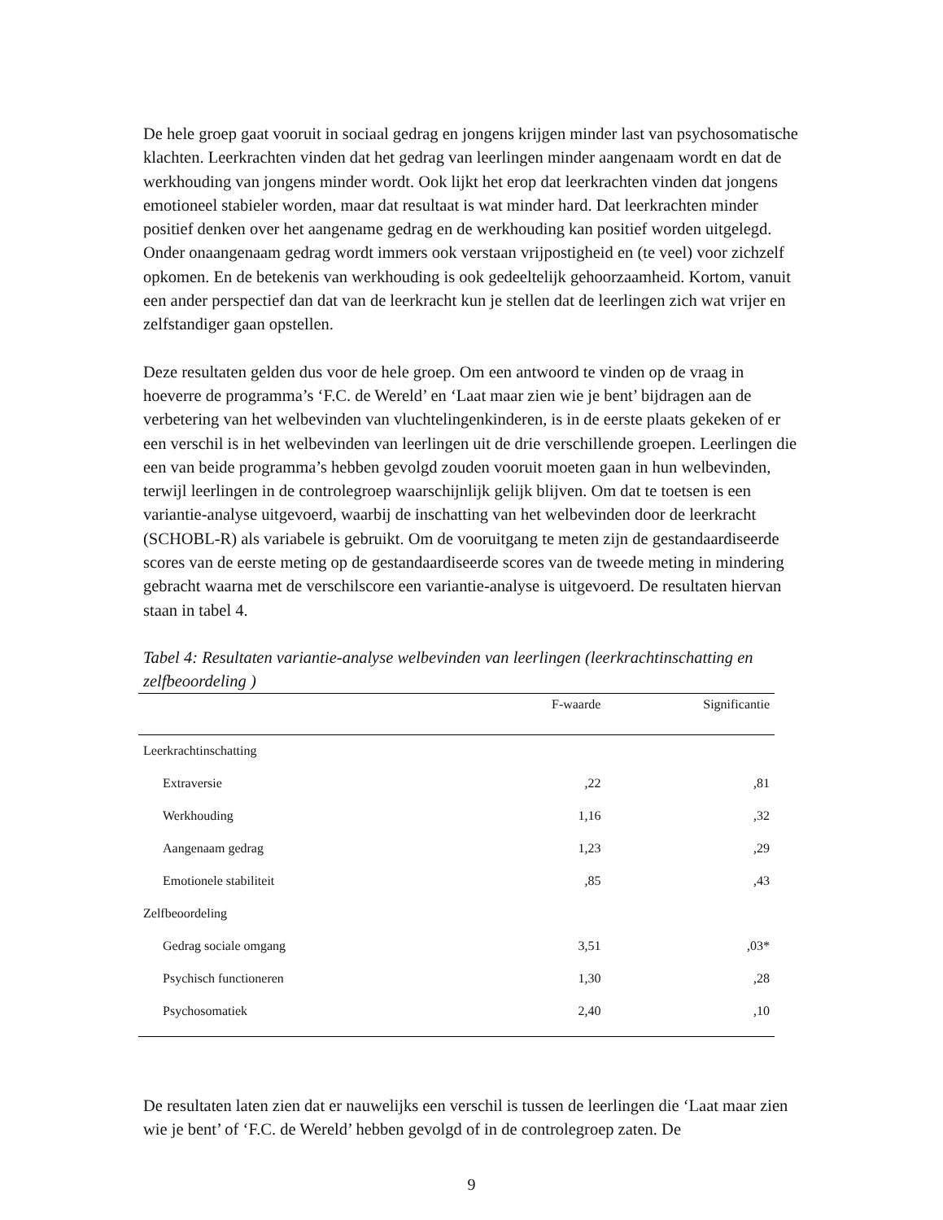De hele groep gaat vooruit in sociaal gedrag en jongens krijgen minder last van psychosomatische klachten. Leerkrachten vinden dat het gedrag van leerlingen minder aangenaam wordt en dat de werkhouding van jongens minder wordt. Ook lijkt het erop dat leerkrachten vinden dat jongens emotioneel stabieler worden, maar dat resultaat is wat minder hard. Dat leerkrachten minder positief denken over het aangename gedrag en de werkhouding kan positief worden uitgelegd. Onder onaangenaam gedrag wordt immers ook verstaan vrijpostigheid en (te veel) voor zichzelf opkomen. En de betekenis van werkhouding is ook gedeeltelijk gehoorzaamheid. Kortom, vanuit een ander perspectief dan dat van de leerkracht kun je stellen dat de leerlingen zich wat vrijer en zelfstandiger gaan opstellen.
Deze resultaten gelden dus voor de hele groep. Om een antwoord te vinden op de vraag in hoeverre de programma’s ‘F.C. de Wereld’ en ‘Laat maar zien wie je bent’ bijdragen aan de verbetering van het welbevinden van vluchtelingenkinderen, is in de eerste plaats gekeken of er een verschil is in het welbevinden van leerlingen uit de drie verschillende groepen. Leerlingen die een van beide programma’s hebben gevolgd zouden vooruit moeten gaan in hun welbevinden, terwijl leerlingen in de controlegroep waarschijnlijk gelijk blijven. Om dat te toetsen is een variantie-analyse uitgevoerd, waarbij de inschatting van het welbevinden door de leerkracht (SCHOBL-R) als variabele is gebruikt. Om de vooruitgang te meten zijn de gestandaardiseerde scores van de eerste meting op de gestandaardiseerde scores van de tweede meting in mindering gebracht waarna met de verschilscore een variantie-analyse is uitgevoerd. De resultaten hiervan staan in tabel 4.
Tabel 4: Resultaten variantie-analyse welbevinden van leerlingen (leerkrachtinschatting en zelfbeoordeling )
| | F-waarde | Significantie |
| --- | --- | --- |
| Leerkrachtinschatting | | |
| Extraversie | ,22 | ,81 |
| Werkhouding | 1,16 | ,32 |
| Aangenaam gedrag | 1,23 | ,29 |
| Emotionele stabiliteit | ,85 | ,43 |
| Zelfbeoordeling | | |
| Gedrag sociale omgang | 3,51 | ,03* |
| Psychisch functioneren | 1,30 | ,28 |
| Psychosomatiek | 2,40 | ,10 |
De resultaten laten zien dat er nauwelijks een verschil is tussen de leerlingen die ‘Laat maar zien wie je bent’ of ‘F.C. de Wereld’ hebben gevolgd of in de controlegroep zaten. De
9